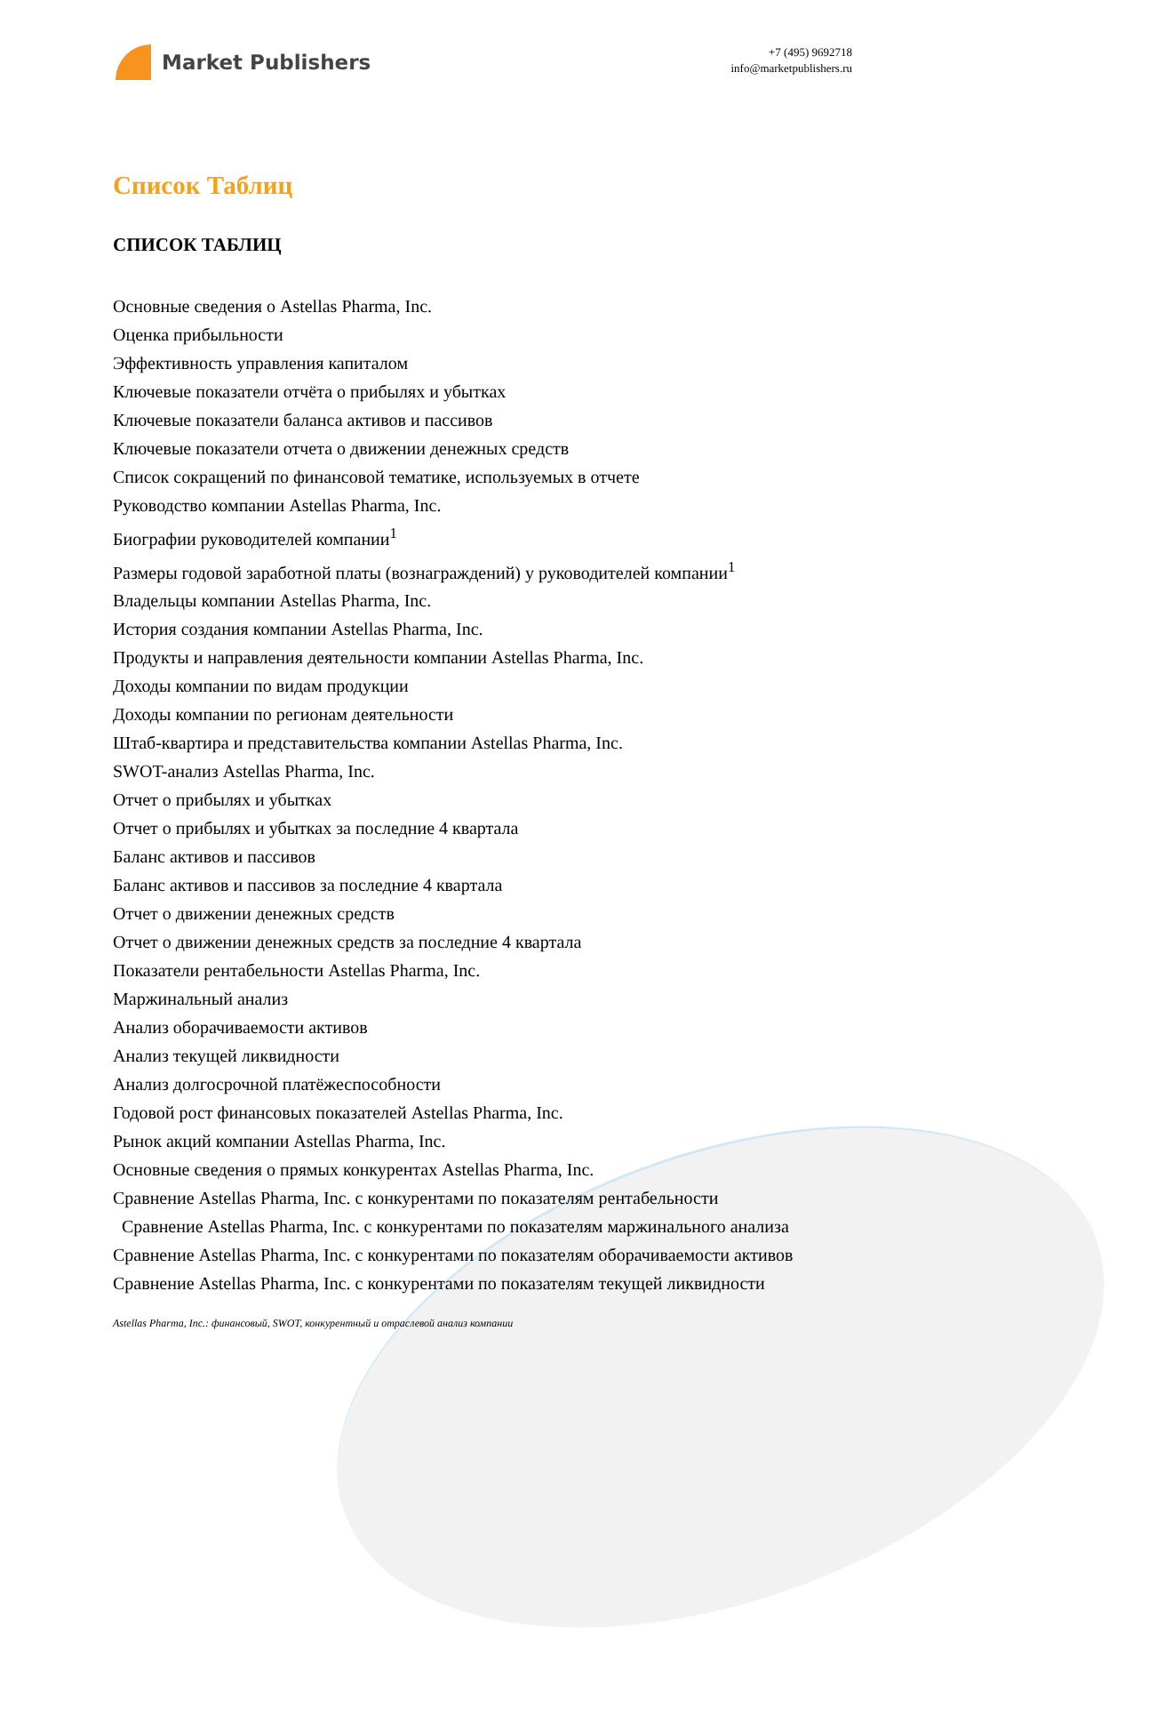Market Publishers
+7 (495) 9692718
info@marketpublishers.ru
Список Таблиц
СПИСОК ТАБЛИЦ
Основные сведения о Astellas Pharma, Inc.
Оценка прибыльности
Эффективность управления капиталом
Ключевые показатели отчёта о прибылях и убытках
Ключевые показатели баланса активов и пассивов
Ключевые показатели отчета о движении денежных средств
Список сокращений по финансовой тематике, используемых в отчете
Руководство компании Astellas Pharma, Inc.
Биографии руководителей компании<sup>1</sup>
Размеры годовой заработной платы (вознаграждений) у руководителей компании<sup>1</sup>
Владельцы компании Astellas Pharma, Inc.
История создания компании Astellas Pharma, Inc.
Продукты и направления деятельности компании Astellas Pharma, Inc.
Доходы компании по видам продукции
Доходы компании по регионам деятельности
Штаб-квартира и представительства компании Astellas Pharma, Inc.
SWOT-анализ Astellas Pharma, Inc.
Отчет о прибылях и убытках
Отчет о прибылях и убытках за последние 4 квартала
Баланс активов и пассивов
Баланс активов и пассивов за последние 4 квартала
Отчет о движении денежных средств
Отчет о движении денежных средств за последние 4 квартала
Показатели рентабельности Astellas Pharma, Inc.
Маржинальный анализ
Анализ оборачиваемости активов
Анализ текущей ликвидности
Анализ долгосрочной платёжеспособности
Годовой рост финансовых показателей Astellas Pharma, Inc.
Рынок акций компании Astellas Pharma, Inc.
Основные сведения о прямых конкурентах Astellas Pharma, Inc.
Сравнение Astellas Pharma, Inc. с конкурентами по показателям рентабельности
Сравнение Astellas Pharma, Inc. с конкурентами по показателям маржинального анализа
Сравнение Astellas Pharma, Inc. с конкурентами по показателям оборачиваемости активов
Сравнение Astellas Pharma, Inc. с конкурентами по показателям текущей ликвидности
Astellas Pharma, Inc.: финансовый, SWOT, конкурентный и отраслевой анализ компании